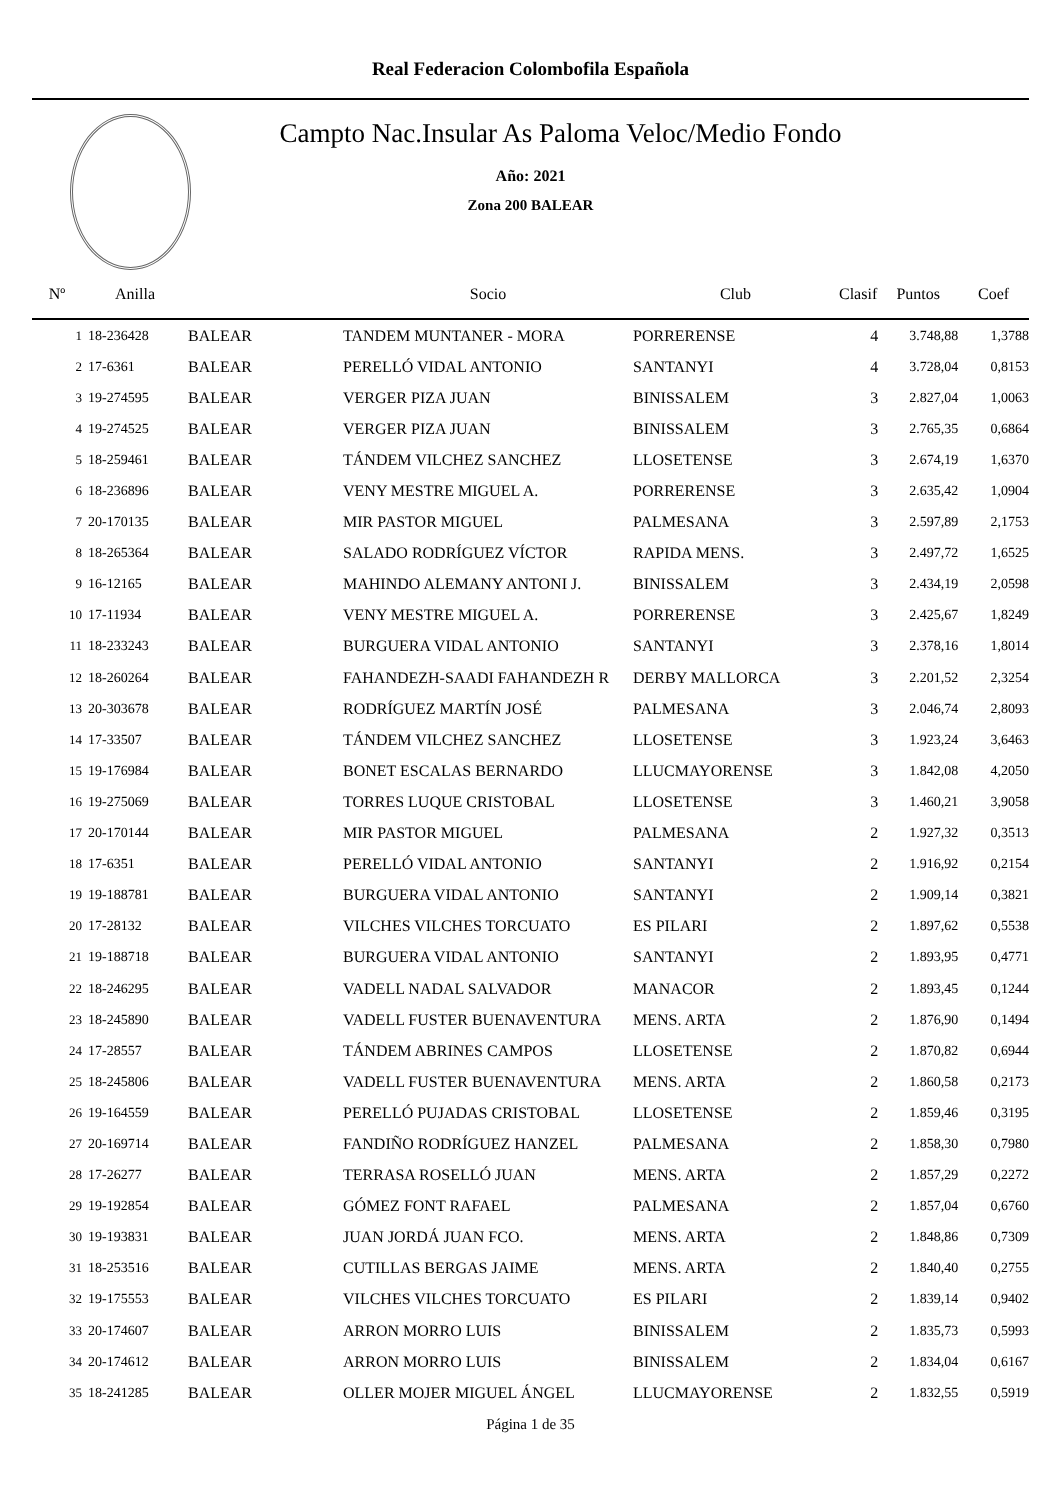Real Federacion Colombofila Española
Campto Nac.Insular As Paloma Veloc/Medio Fondo
Año: 2021
Zona 200 BALEAR
| Nº | Anilla | | Socio | Club | Clasif | Puntos | Coef |
| --- | --- | --- | --- | --- | --- | --- | --- |
| 1 | 18-236428 | BALEAR | TANDEM MUNTANER - MORA | PORRERENSE | 4 | 3.748,88 | 1,3788 |
| 2 | 17-6361 | BALEAR | PERELLÓ VIDAL ANTONIO | SANTANYI | 4 | 3.728,04 | 0,8153 |
| 3 | 19-274595 | BALEAR | VERGER PIZA JUAN | BINISSALEM | 3 | 2.827,04 | 1,0063 |
| 4 | 19-274525 | BALEAR | VERGER PIZA JUAN | BINISSALEM | 3 | 2.765,35 | 0,6864 |
| 5 | 18-259461 | BALEAR | TÁNDEM VILCHEZ SANCHEZ | LLOSETENSE | 3 | 2.674,19 | 1,6370 |
| 6 | 18-236896 | BALEAR | VENY MESTRE MIGUEL A. | PORRERENSE | 3 | 2.635,42 | 1,0904 |
| 7 | 20-170135 | BALEAR | MIR PASTOR MIGUEL | PALMESANA | 3 | 2.597,89 | 2,1753 |
| 8 | 18-265364 | BALEAR | SALADO RODRÍGUEZ VÍCTOR | RAPIDA MENS. | 3 | 2.497,72 | 1,6525 |
| 9 | 16-12165 | BALEAR | MAHINDO ALEMANY ANTONI J. | BINISSALEM | 3 | 2.434,19 | 2,0598 |
| 10 | 17-11934 | BALEAR | VENY MESTRE MIGUEL A. | PORRERENSE | 3 | 2.425,67 | 1,8249 |
| 11 | 18-233243 | BALEAR | BURGUERA VIDAL ANTONIO | SANTANYI | 3 | 2.378,16 | 1,8014 |
| 12 | 18-260264 | BALEAR | FAHANDEZH-SAADI FAHANDEZH R | DERBY MALLORCA | 3 | 2.201,52 | 2,3254 |
| 13 | 20-303678 | BALEAR | RODRÍGUEZ MARTÍN JOSÉ | PALMESANA | 3 | 2.046,74 | 2,8093 |
| 14 | 17-33507 | BALEAR | TÁNDEM VILCHEZ SANCHEZ | LLOSETENSE | 3 | 1.923,24 | 3,6463 |
| 15 | 19-176984 | BALEAR | BONET ESCALAS BERNARDO | LLUCMAYORENSE | 3 | 1.842,08 | 4,2050 |
| 16 | 19-275069 | BALEAR | TORRES LUQUE CRISTOBAL | LLOSETENSE | 3 | 1.460,21 | 3,9058 |
| 17 | 20-170144 | BALEAR | MIR PASTOR MIGUEL | PALMESANA | 2 | 1.927,32 | 0,3513 |
| 18 | 17-6351 | BALEAR | PERELLÓ VIDAL ANTONIO | SANTANYI | 2 | 1.916,92 | 0,2154 |
| 19 | 19-188781 | BALEAR | BURGUERA VIDAL ANTONIO | SANTANYI | 2 | 1.909,14 | 0,3821 |
| 20 | 17-28132 | BALEAR | VILCHES VILCHES TORCUATO | ES PILARI | 2 | 1.897,62 | 0,5538 |
| 21 | 19-188718 | BALEAR | BURGUERA VIDAL ANTONIO | SANTANYI | 2 | 1.893,95 | 0,4771 |
| 22 | 18-246295 | BALEAR | VADELL NADAL SALVADOR | MANACOR | 2 | 1.893,45 | 0,1244 |
| 23 | 18-245890 | BALEAR | VADELL FUSTER BUENAVENTURA | MENS. ARTA | 2 | 1.876,90 | 0,1494 |
| 24 | 17-28557 | BALEAR | TÁNDEM ABRINES CAMPOS | LLOSETENSE | 2 | 1.870,82 | 0,6944 |
| 25 | 18-245806 | BALEAR | VADELL FUSTER BUENAVENTURA | MENS. ARTA | 2 | 1.860,58 | 0,2173 |
| 26 | 19-164559 | BALEAR | PERELLÓ PUJADAS CRISTOBAL | LLOSETENSE | 2 | 1.859,46 | 0,3195 |
| 27 | 20-169714 | BALEAR | FANDIÑO RODRÍGUEZ HANZEL | PALMESANA | 2 | 1.858,30 | 0,7980 |
| 28 | 17-26277 | BALEAR | TERRASA ROSELLÓ JUAN | MENS. ARTA | 2 | 1.857,29 | 0,2272 |
| 29 | 19-192854 | BALEAR | GÓMEZ FONT RAFAEL | PALMESANA | 2 | 1.857,04 | 0,6760 |
| 30 | 19-193831 | BALEAR | JUAN JORDÁ JUAN FCO. | MENS. ARTA | 2 | 1.848,86 | 0,7309 |
| 31 | 18-253516 | BALEAR | CUTILLAS BERGAS JAIME | MENS. ARTA | 2 | 1.840,40 | 0,2755 |
| 32 | 19-175553 | BALEAR | VILCHES VILCHES TORCUATO | ES PILARI | 2 | 1.839,14 | 0,9402 |
| 33 | 20-174607 | BALEAR | ARRON MORRO LUIS | BINISSALEM | 2 | 1.835,73 | 0,5993 |
| 34 | 20-174612 | BALEAR | ARRON MORRO LUIS | BINISSALEM | 2 | 1.834,04 | 0,6167 |
| 35 | 18-241285 | BALEAR | OLLER MOJER MIGUEL ÁNGEL | LLUCMAYORENSE | 2 | 1.832,55 | 0,5919 |
Página 1 de 35